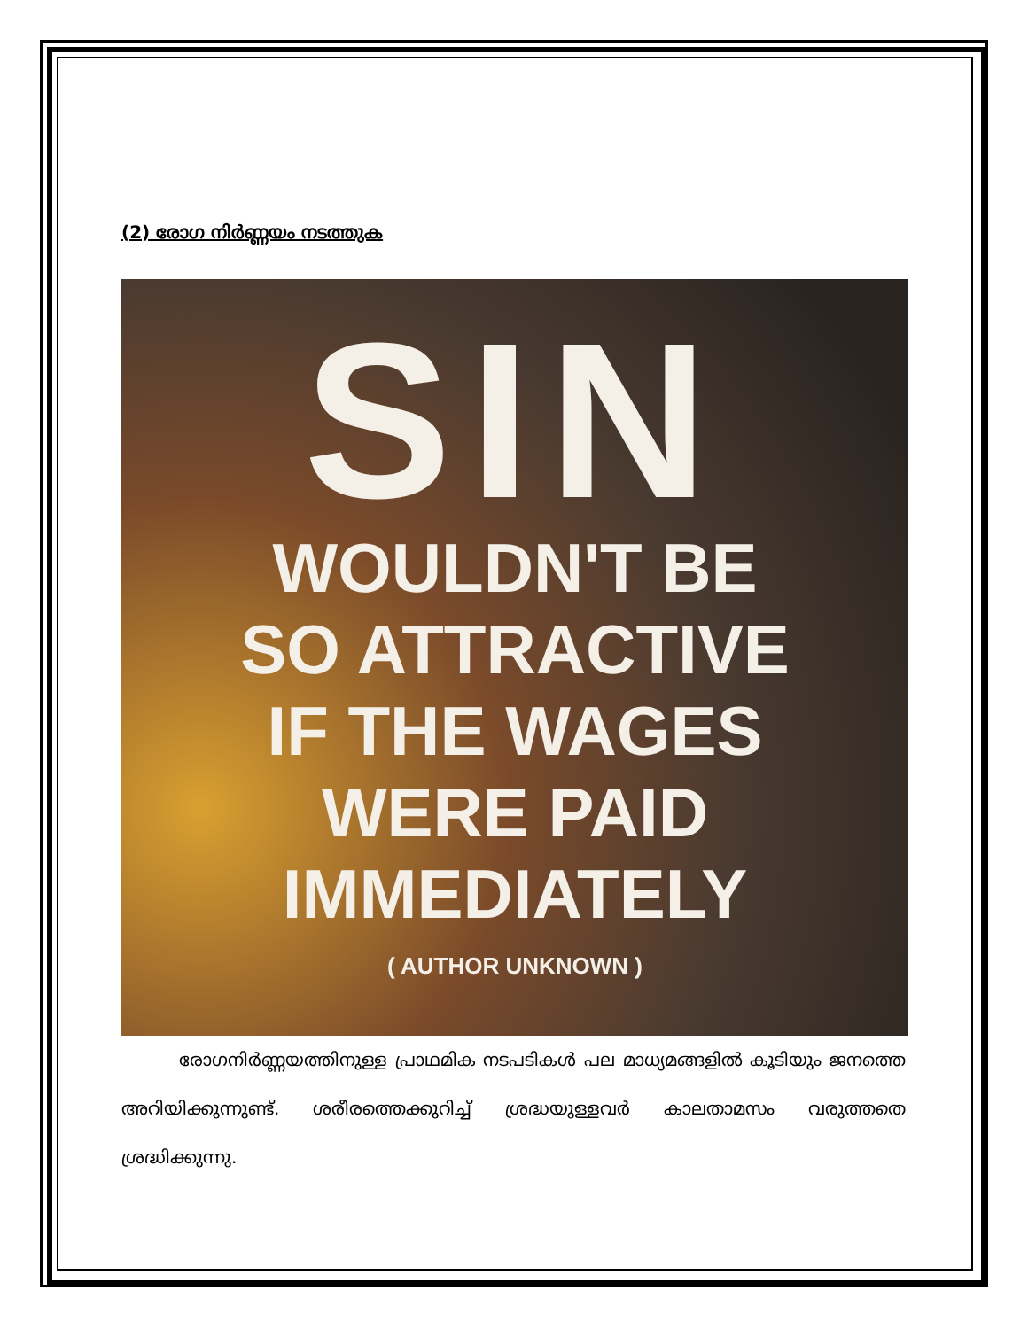(2) രോഗ നിർണ്ണയം നടത്തുക
SIN
WOULDN'T BE
SO ATTRACTIVE
IF THE WAGES
WERE PAID
IMMEDIATELY
( AUTHOR UNKNOWN )
രോഗനിർണ്ണയത്തിനുള്ള പ്രാഥമിക നടപടികൾ പല മാധ്യമങ്ങളിൽ കൂടിയും ജനത്തെ അറിയിക്കുന്നുണ്ട്. ശരീരത്തെക്കുറിച്ച് ശ്രദ്ധയുള്ളവർ കാലതാമസം വരുത്തതെ ശ്രദ്ധിക്കുന്നു.